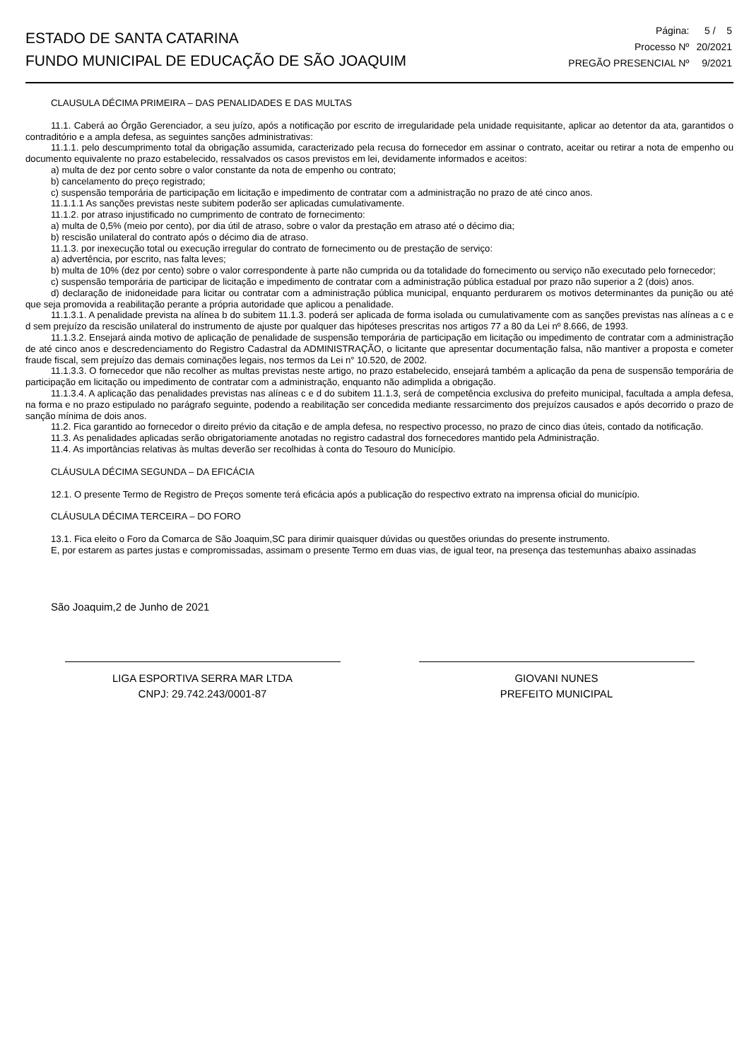ESTADO DE SANTA CATARINA
FUNDO MUNICIPAL DE EDUCAÇÃO DE SÃO JOAQUIM
| Página: | 5 / 5 |
| Processo Nº | 20/2021 |
| PREGÃO PRESENCIAL Nº | 9/2021 |
CLAUSULA DÉCIMA PRIMEIRA – DAS PENALIDADES E DAS MULTAS
11.1. Caberá ao Órgão Gerenciador, a seu juízo, após a notificação por escrito de irregularidade pela unidade requisitante, aplicar ao detentor da ata, garantidos o contraditório e a ampla defesa, as seguintes sanções administrativas:
11.1.1. pelo descumprimento total da obrigação assumida, caracterizado pela recusa do fornecedor em assinar o contrato, aceitar ou retirar a nota de empenho ou documento equivalente no prazo estabelecido, ressalvados os casos previstos em lei, devidamente informados e aceitos:
a) multa de dez por cento sobre o valor constante da nota de empenho ou contrato;
b) cancelamento do preço registrado;
c) suspensão temporária de participação em licitação e impedimento de contratar com a administração no prazo de até cinco anos.
11.1.1.1 As sanções previstas neste subitem poderão ser aplicadas cumulativamente.
11.1.2. por atraso injustificado no cumprimento de contrato de fornecimento:
a) multa de 0,5% (meio por cento), por dia útil de atraso, sobre o valor da prestação em atraso até o décimo dia;
b) rescisão unilateral do contrato após o décimo dia de atraso.
11.1.3. por inexecução total ou execução irregular do contrato de fornecimento ou de prestação de serviço:
a) advertência, por escrito, nas falta leves;
b) multa de 10% (dez por cento) sobre o valor correspondente à parte não cumprida ou da totalidade do fornecimento ou serviço não executado pelo fornecedor;
c) suspensão temporária de participar de licitação e impedimento de contratar com a administração pública estadual por prazo não superior a 2 (dois) anos.
d) declaração de inidoneidade para licitar ou contratar com a administração pública municipal, enquanto perdurarem os motivos determinantes da punição ou até que seja promovida a reabilitação perante a própria autoridade que aplicou a penalidade.
11.1.3.1. A penalidade prevista na alínea b do subitem 11.1.3. poderá ser aplicada de forma isolada ou cumulativamente com as sanções previstas nas alíneas a c e d sem prejuízo da rescisão unilateral do instrumento de ajuste por qualquer das hipóteses prescritas nos artigos 77 a 80 da Lei nº 8.666, de 1993.
11.1.3.2. Ensejará ainda motivo de aplicação de penalidade de suspensão temporária de participação em licitação ou impedimento de contratar com a administração de até cinco anos e descredenciamento do Registro Cadastral da ADMINISTRAÇÃO, o licitante que apresentar documentação falsa, não mantiver a proposta e cometer fraude fiscal, sem prejuízo das demais cominações legais, nos termos da Lei n° 10.520, de 2002.
11.1.3.3. O fornecedor que não recolher as multas previstas neste artigo, no prazo estabelecido, ensejará também a aplicação da pena de suspensão temporária de participação em licitação ou impedimento de contratar com a administração, enquanto não adimplida a obrigação.
11.1.3.4. A aplicação das penalidades previstas nas alíneas c e d do subitem 11.1.3, será de competência exclusiva do prefeito municipal, facultada a ampla defesa, na forma e no prazo estipulado no parágrafo seguinte, podendo a reabilitação ser concedida mediante ressarcimento dos prejuízos causados e após decorrido o prazo de sanção mínima de dois anos.
11.2. Fica garantido ao fornecedor o direito prévio da citação e de ampla defesa, no respectivo processo, no prazo de cinco dias úteis, contado da notificação.
11.3. As penalidades aplicadas serão obrigatoriamente anotadas no registro cadastral dos fornecedores mantido pela Administração.
11.4. As importâncias relativas às multas deverão ser recolhidas à conta do Tesouro do Município.
CLÁUSULA DÉCIMA SEGUNDA – DA EFICÁCIA
12.1. O presente Termo de Registro de Preços somente terá eficácia após a publicação do respectivo extrato na imprensa oficial do município.
CLÁUSULA DÉCIMA TERCEIRA – DO FORO
13.1. Fica eleito o Foro da Comarca de São Joaquim,SC para dirimir quaisquer dúvidas ou questões oriundas do presente instrumento.
E, por estarem as partes justas e compromissadas, assimam o presente Termo em duas vias, de igual teor, na presença das testemunhas abaixo assinadas
São Joaquim,2 de Junho de 2021
LIGA ESPORTIVA SERRA MAR LTDA
CNPJ: 29.742.243/0001-87
GIOVANI NUNES
PREFEITO MUNICIPAL